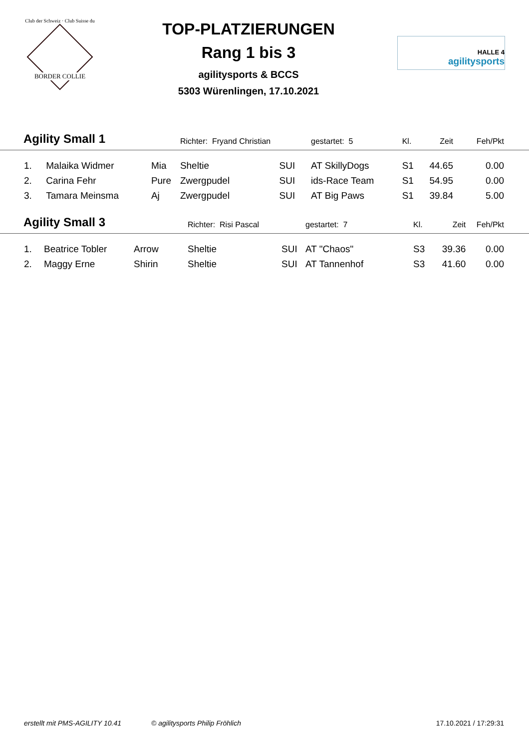Club der Schweiz · Club Suisse du
BORDER COLLIE
TOP-PLATZIERUNGEN
Rang 1 bis 3
agilitysports & BCCS
5303 Würenlingen, 17.10.2021
HALLE 4
agilitysports
| Agility Small 1 | | | Richter: Fryand Christian | | gestartet: 5 | Kl. | Zeit | Feh/Pkt |
| 1. | Malaika Widmer | Mia | Sheltie | SUI | AT SkillyDogs | S1 | 44.65 | 0.00 |
| 2. | Carina Fehr | Pure | Zwergpudel | SUI | ids-Race Team | S1 | 54.95 | 0.00 |
| 3. | Tamara Meinsma | Aj | Zwergpudel | SUI | AT Big Paws | S1 | 39.84 | 5.00 |
| Agility Small 3 | | | Richter: Risi Pascal | | gestartet: 7 | Kl. | Zeit | Feh/Pkt |
| 1. | Beatrice Tobler | Arrow | Sheltie | SUI | AT "Chaos" | S3 | 39.36 | 0.00 |
| 2. | Maggy Erne | Shirin | Sheltie | SUI | AT Tannenhof | S3 | 41.60 | 0.00 |
erstellt mit PMS-AGILITY 10.41 © agilitysports Philip Fröhlich 17.10.2021 / 17:29:31